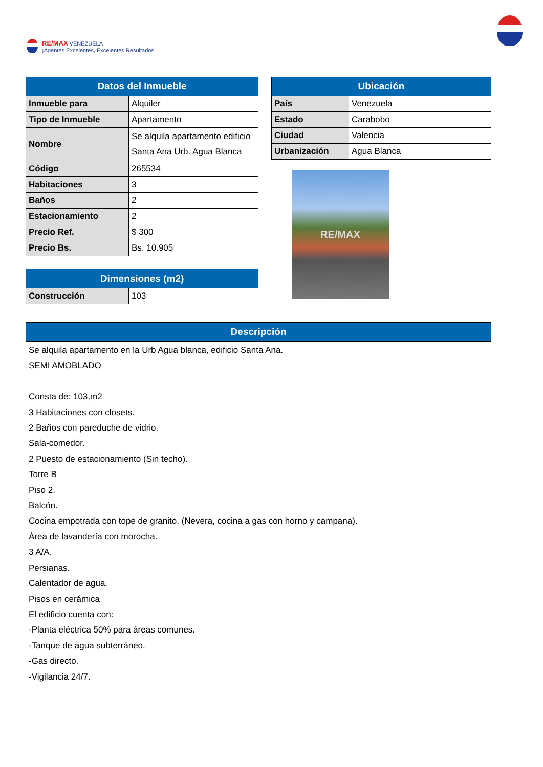RE/MAX VENEZUELA
¡Agentes Excelentes, Excelentes Resultados!
| Datos del Inmueble | |
| --- | --- |
| Inmueble para | Alquiler |
| Tipo de Inmueble | Apartamento |
| Nombre | Se alquila apartamento edificio Santa Ana Urb. Agua Blanca |
| Código | 265534 |
| Habitaciones | 3 |
| Baños | 2 |
| Estacionamiento | 2 |
| Precio Ref. | $ 300 |
| Precio Bs. | Bs. 10.905 |
| Dimensiones (m2) | |
| --- | --- |
| Construcción | 103 |
| Ubicación | |
| --- | --- |
| País | Venezuela |
| Estado | Carabobo |
| Ciudad | Valencia |
| Urbanización | Agua Blanca |
RE/MAX
| Descripción |
| --- |
| Se alquila apartamento en la Urb Agua blanca, edificio Santa Ana. SEMI AMOBLADO Consta de: 103,m2 3 Habitaciones con closets. 2 Baños con pareduche de vidrio. Sala-comedor. 2 Puesto de estacionamiento (Sin techo). Torre B Piso 2. Balcón. Cocina empotrada con tope de granito. (Nevera, cocina a gas con horno y campana). Área de lavandería con morocha. 3 A/A. Persianas. Calentador de agua. Pisos en cerámica El edificio cuenta con: -Planta eléctrica 50% para áreas comunes. -Tanque de agua subterráneo. -Gas directo. -Vigilancia 24/7. |